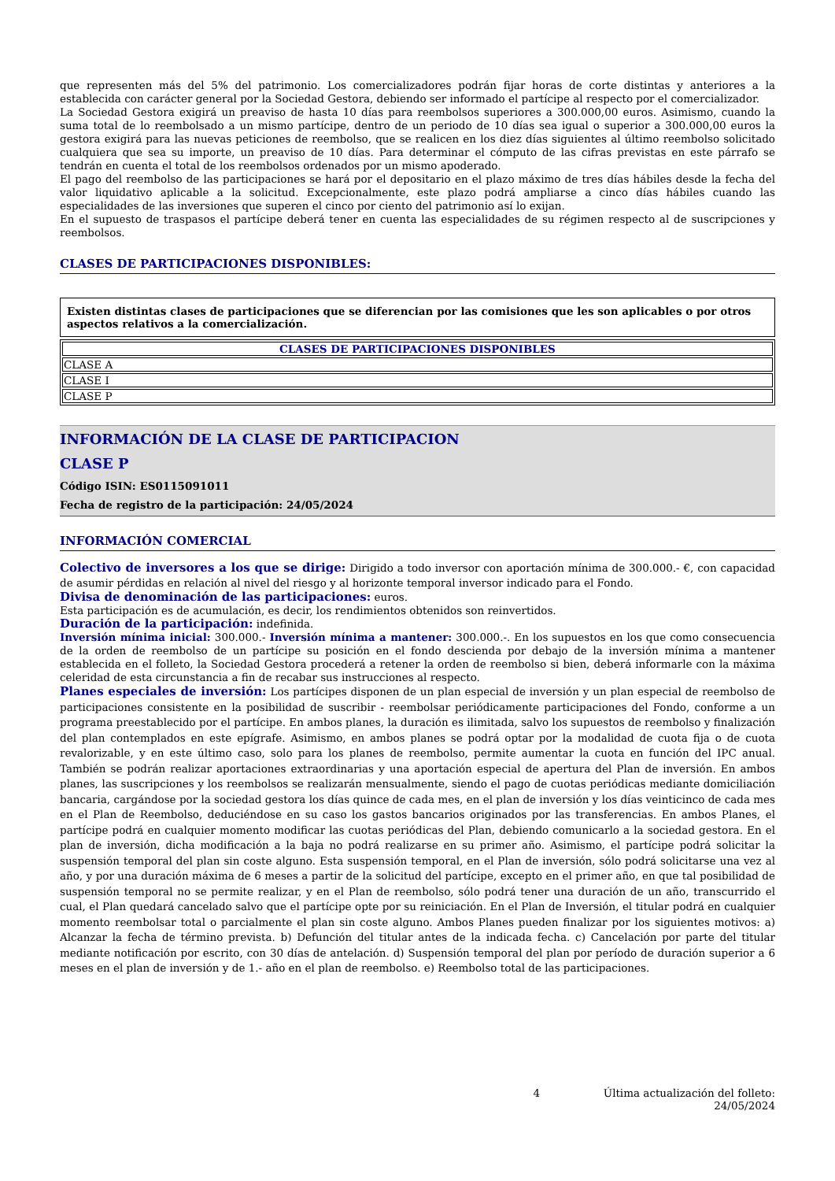que representen más del 5% del patrimonio. Los comercializadores podrán fijar horas de corte distintas y anteriores a la establecida con carácter general por la Sociedad Gestora, debiendo ser informado el partícipe al respecto por el comercializador.
La Sociedad Gestora exigirá un preaviso de hasta 10 días para reembolsos superiores a 300.000,00 euros. Asimismo, cuando la suma total de lo reembolsado a un mismo partícipe, dentro de un periodo de 10 días sea igual o superior a 300.000,00 euros la gestora exigirá para las nuevas peticiones de reembolso, que se realicen en los diez días siguientes al último reembolso solicitado cualquiera que sea su importe, un preaviso de 10 días. Para determinar el cómputo de las cifras previstas en este párrafo se tendrán en cuenta el total de los reembolsos ordenados por un mismo apoderado.
El pago del reembolso de las participaciones se hará por el depositario en el plazo máximo de tres días hábiles desde la fecha del valor liquidativo aplicable a la solicitud. Excepcionalmente, este plazo podrá ampliarse a cinco días hábiles cuando las especialidades de las inversiones que superen el cinco por ciento del patrimonio así lo exijan.
En el supuesto de traspasos el partícipe deberá tener en cuenta las especialidades de su régimen respecto al de suscripciones y reembolsos.
CLASES DE PARTICIPACIONES DISPONIBLES:
Existen distintas clases de participaciones que se diferencian por las comisiones que les son aplicables o por otros aspectos relativos a la comercialización.
| CLASES DE PARTICIPACIONES DISPONIBLES |
| --- |
| CLASE A |
| CLASE I |
| CLASE P |
INFORMACIÓN DE LA CLASE DE PARTICIPACION
CLASE P
Código ISIN: ES0115091011
Fecha de registro de la participación: 24/05/2024
INFORMACIÓN COMERCIAL
Colectivo de inversores a los que se dirige: Dirigido a todo inversor con aportación mínima de 300.000.- €, con capacidad de asumir pérdidas en relación al nivel del riesgo y al horizonte temporal inversor indicado para el Fondo.
Divisa de denominación de las participaciones: euros.
Esta participación es de acumulación, es decir, los rendimientos obtenidos son reinvertidos.
Duración de la participación: indefinida.
Inversión mínima inicial: 300.000.- Inversión mínima a mantener: 300.000.-. En los supuestos en los que como consecuencia de la orden de reembolso de un partícipe su posición en el fondo descienda por debajo de la inversión mínima a mantener establecida en el folleto, la Sociedad Gestora procederá a retener la orden de reembolso si bien, deberá informarle con la máxima celeridad de esta circunstancia a fin de recabar sus instrucciones al respecto.
Planes especiales de inversión: Los partícipes disponen de un plan especial de inversión y un plan especial de reembolso de participaciones consistente en la posibilidad de suscribir - reembolsar periódicamente participaciones del Fondo, conforme a un programa preestablecido por el partícipe. En ambos planes, la duración es ilimitada, salvo los supuestos de reembolso y finalización del plan contemplados en este epígrafe. Asimismo, en ambos planes se podrá optar por la modalidad de cuota fija o de cuota revalorizable, y en este último caso, solo para los planes de reembolso, permite aumentar la cuota en función del IPC anual. También se podrán realizar aportaciones extraordinarias y una aportación especial de apertura del Plan de inversión. En ambos planes, las suscripciones y los reembolsos se realizarán mensualmente, siendo el pago de cuotas periódicas mediante domiciliación bancaria, cargándose por la sociedad gestora los días quince de cada mes, en el plan de inversión y los días veinticinco de cada mes en el Plan de Reembolso, deduciéndose en su caso los gastos bancarios originados por las transferencias. En ambos Planes, el partícipe podrá en cualquier momento modificar las cuotas periódicas del Plan, debiendo comunicarlo a la sociedad gestora. En el plan de inversión, dicha modificación a la baja no podrá realizarse en su primer año. Asimismo, el partícipe podrá solicitar la suspensión temporal del plan sin coste alguno. Esta suspensión temporal, en el Plan de inversión, sólo podrá solicitarse una vez al año, y por una duración máxima de 6 meses a partir de la solicitud del partícipe, excepto en el primer año, en que tal posibilidad de suspensión temporal no se permite realizar, y en el Plan de reembolso, sólo podrá tener una duración de un año, transcurrido el cual, el Plan quedará cancelado salvo que el partícipe opte por su reiniciación. En el Plan de Inversión, el titular podrá en cualquier momento reembolsar total o parcialmente el plan sin coste alguno. Ambos Planes pueden finalizar por los siguientes motivos: a) Alcanzar la fecha de término prevista. b) Defunción del titular antes de la indicada fecha. c) Cancelación por parte del titular mediante notificación por escrito, con 30 días de antelación. d) Suspensión temporal del plan por período de duración superior a 6 meses en el plan de inversión y de 1.- año en el plan de reembolso. e) Reembolso total de las participaciones.
4 Última actualización del folleto: 24/05/2024